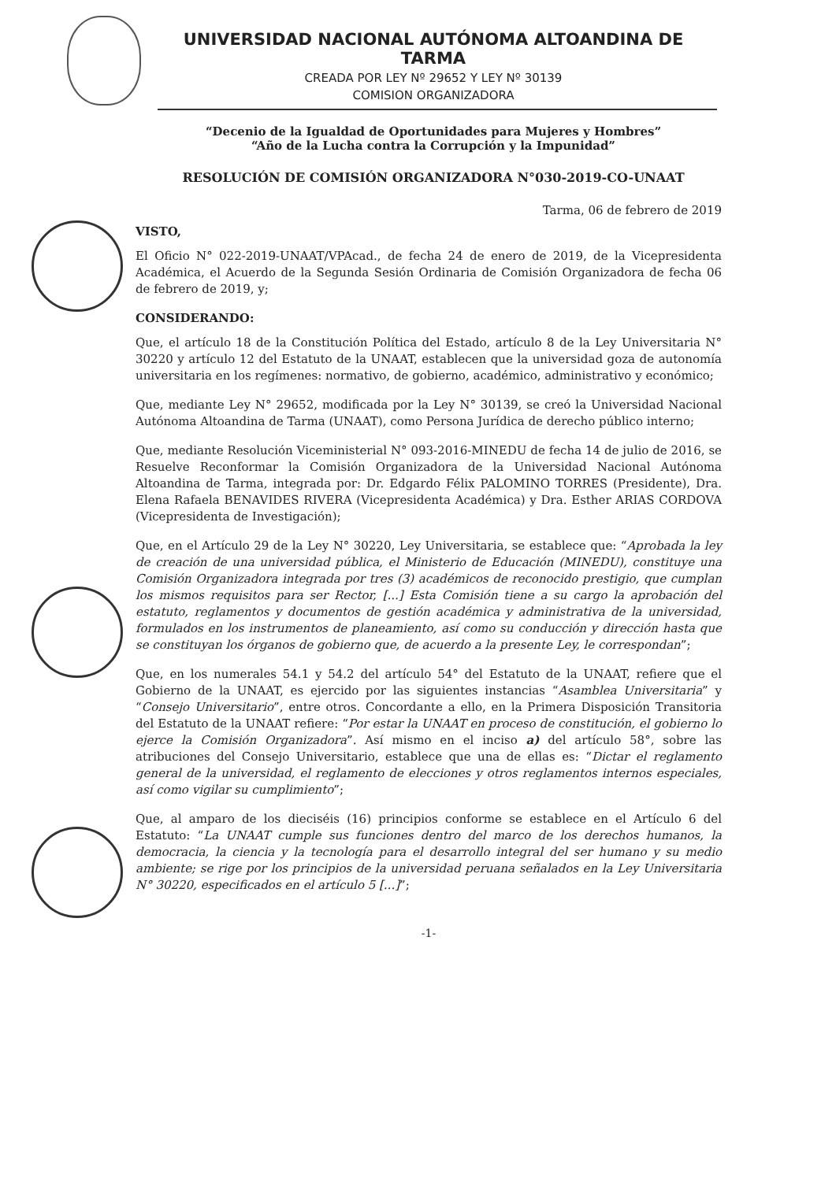UNIVERSIDAD NACIONAL AUTÓNOMA ALTOANDINA DE TARMA
CREADA POR LEY Nº 29652 Y LEY Nº 30139
COMISION ORGANIZADORA
“Decenio de la Igualdad de Oportunidades para Mujeres y Hombres”
“Año de la Lucha contra la Corrupción y la Impunidad”
RESOLUCIÓN DE COMISIÓN ORGANIZADORA N°030-2019-CO-UNAAT
Tarma, 06 de febrero de 2019
VISTO,
El Oficio N° 022-2019-UNAAT/VPAcad., de fecha 24 de enero de 2019, de la Vicepresidenta Académica, el Acuerdo de la Segunda Sesión Ordinaria de Comisión Organizadora de fecha 06 de febrero de 2019, y;
CONSIDERANDO:
Que, el artículo 18 de la Constitución Política del Estado, artículo 8 de la Ley Universitaria N° 30220 y artículo 12 del Estatuto de la UNAAT, establecen que la universidad goza de autonomía universitaria en los regímenes: normativo, de gobierno, académico, administrativo y económico;
Que, mediante Ley N° 29652, modificada por la Ley N° 30139, se creó la Universidad Nacional Autónoma Altoandina de Tarma (UNAAT), como Persona Jurídica de derecho público interno;
Que, mediante Resolución Viceministerial N° 093-2016-MINEDU de fecha 14 de julio de 2016, se Resuelve Reconformar la Comisión Organizadora de la Universidad Nacional Autónoma Altoandina de Tarma, integrada por: Dr. Edgardo Félix PALOMINO TORRES (Presidente), Dra. Elena Rafaela BENAVIDES RIVERA (Vicepresidenta Académica) y Dra. Esther ARIAS CORDOVA (Vicepresidenta de Investigación);
Que, en el Artículo 29 de la Ley N° 30220, Ley Universitaria, se establece que: “Aprobada la ley de creación de una universidad pública, el Ministerio de Educación (MINEDU), constituye una Comisión Organizadora integrada por tres (3) académicos de reconocido prestigio, que cumplan los mismos requisitos para ser Rector, [...] Esta Comisión tiene a su cargo la aprobación del estatuto, reglamentos y documentos de gestión académica y administrativa de la universidad, formulados en los instrumentos de planeamiento, así como su conducción y dirección hasta que se constituyan los órganos de gobierno que, de acuerdo a la presente Ley, le correspondan”;
Que, en los numerales 54.1 y 54.2 del artículo 54° del Estatuto de la UNAAT, refiere que el Gobierno de la UNAAT, es ejercido por las siguientes instancias “Asamblea Universitaria” y “Consejo Universitario”, entre otros. Concordante a ello, en la Primera Disposición Transitoria del Estatuto de la UNAAT refiere: “Por estar la UNAAT en proceso de constitución, el gobierno lo ejerce la Comisión Organizadora”. Así mismo en el inciso a) del artículo 58°, sobre las atribuciones del Consejo Universitario, establece que una de ellas es: “Dictar el reglamento general de la universidad, el reglamento de elecciones y otros reglamentos internos especiales, así como vigilar su cumplimiento”;
Que, al amparo de los dieciséis (16) principios conforme se establece en el Artículo 6 del Estatuto: “La UNAAT cumple sus funciones dentro del marco de los derechos humanos, la democracia, la ciencia y la tecnología para el desarrollo integral del ser humano y su medio ambiente; se rige por los principios de la universidad peruana señalados en la Ley Universitaria N° 30220, especificados en el artículo 5 [...]”;
-1-